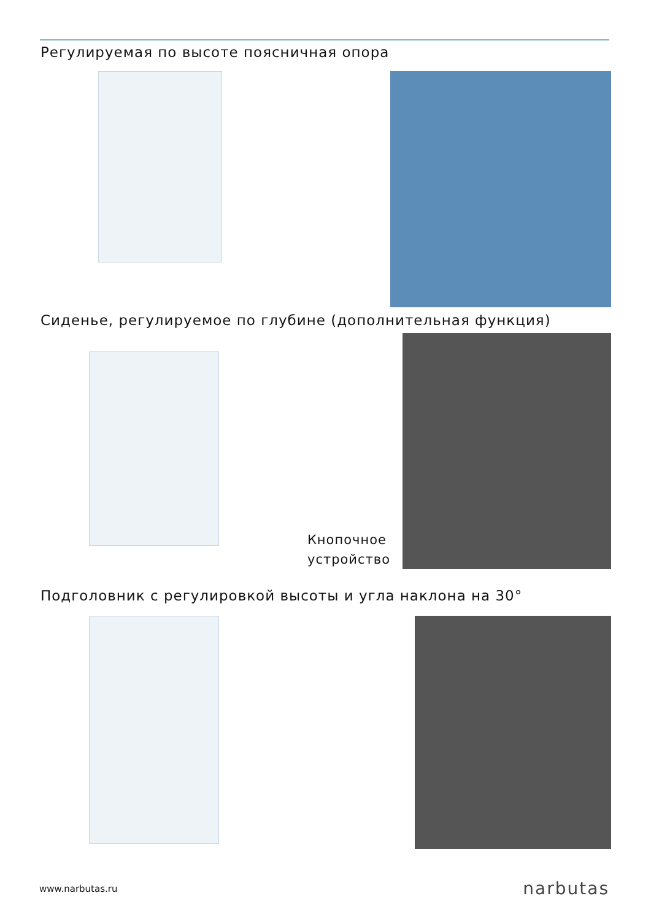Регулируемая по высоте поясничная опора
Сиденье, регулируемое по глубине (дополнительная функция)
Кнопочное
устройство
Подголовник с регулировкой высоты и угла наклона на 30°
www.narbutas.ru narbutas